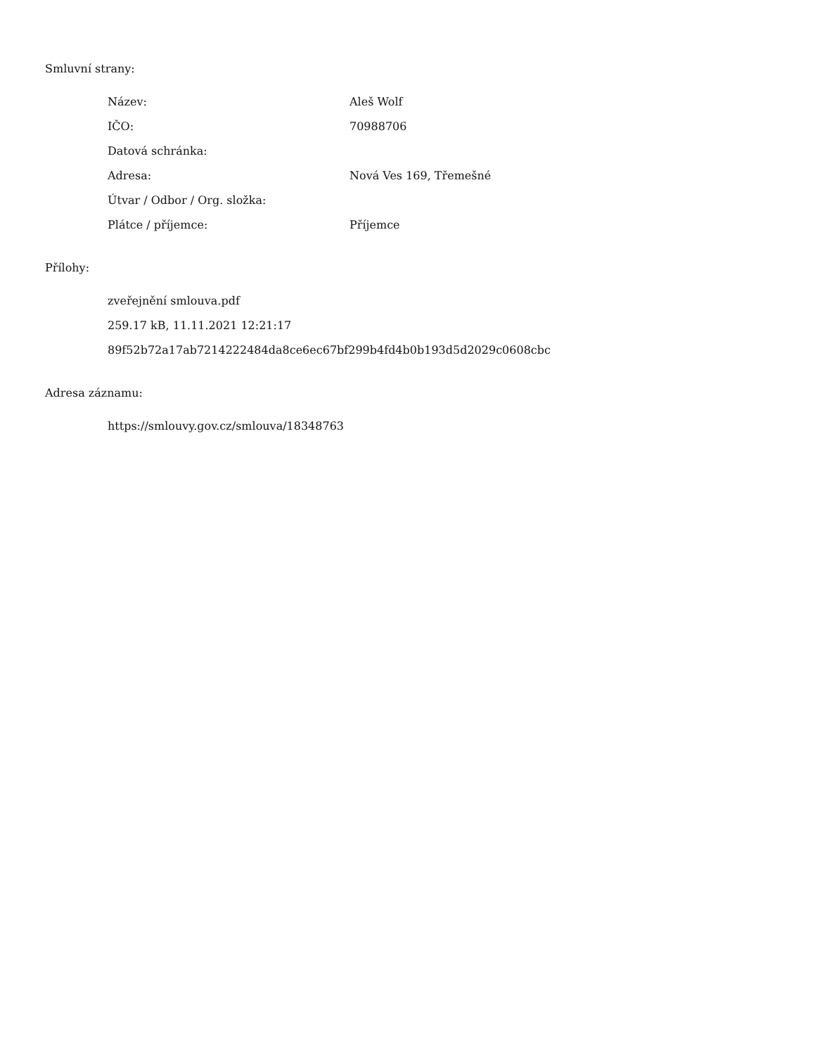Smluvní strany:
| Název: | Aleš Wolf |
| IČO: | 70988706 |
| Datová schránka: | |
| Adresa: | Nová Ves 169, Třemešné |
| Útvar / Odbor / Org. složka: | |
| Plátce / příjemce: | Příjemce |
Přílohy:
zveřejnění smlouva.pdf
259.17 kB, 11.11.2021 12:21:17
89f52b72a17ab7214222484da8ce6ec67bf299b4fd4b0b193d5d2029c0608cbc
Adresa záznamu:
https://smlouvy.gov.cz/smlouva/18348763